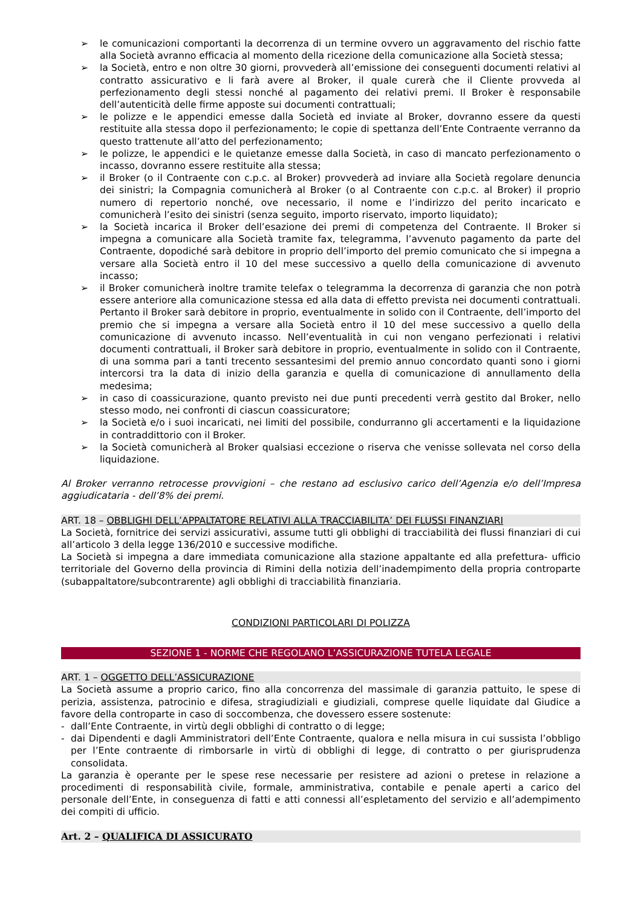➢ le comunicazioni comportanti la decorrenza di un termine ovvero un aggravamento del rischio fatte alla Società avranno efficacia al momento della ricezione della comunicazione alla Società stessa;
➢ la Società, entro e non oltre 30 giorni, provvederà all’emissione dei conseguenti documenti relativi al contratto assicurativo e li farà avere al Broker, il quale curerà che il Cliente provveda al perfezionamento degli stessi nonché al pagamento dei relativi premi. Il Broker è responsabile dell’autenticità delle firme apposte sui documenti contrattuali;
➢ le polizze e le appendici emesse dalla Società ed inviate al Broker, dovranno essere da questi restituite alla stessa dopo il perfezionamento; le copie di spettanza dell’Ente Contraente verranno da questo trattenute all’atto del perfezionamento;
➢ le polizze, le appendici e le quietanze emesse dalla Società, in caso di mancato perfezionamento o incasso, dovranno essere restituite alla stessa;
➢ il Broker (o il Contraente con c.p.c. al Broker) provvederà ad inviare alla Società regolare denuncia dei sinistri; la Compagnia comunicherà al Broker (o al Contraente con c.p.c. al Broker) il proprio numero di repertorio nonché, ove necessario, il nome e l’indirizzo del perito incaricato e comunicherà l’esito dei sinistri (senza seguito, importo riservato, importo liquidato);
➢ la Società incarica il Broker dell’esazione dei premi di competenza del Contraente. Il Broker si impegna a comunicare alla Società tramite fax, telegramma, l’avvenuto pagamento da parte del Contraente, dopodiché sarà debitore in proprio dell’importo del premio comunicato che si impegna a versare alla Società entro il 10 del mese successivo a quello della comunicazione di avvenuto incasso;
➢ il Broker comunicherà inoltre tramite telefax o telegramma la decorrenza di garanzia che non potrà essere anteriore alla comunicazione stessa ed alla data di effetto prevista nei documenti contrattuali. Pertanto il Broker sarà debitore in proprio, eventualmente in solido con il Contraente, dell’importo del premio che si impegna a versare alla Società entro il 10 del mese successivo a quello della comunicazione di avvenuto incasso. Nell’eventualità in cui non vengano perfezionati i relativi documenti contrattuali, il Broker sarà debitore in proprio, eventualmente in solido con il Contraente, di una somma pari a tanti trecento sessantesimi del premio annuo concordato quanti sono i giorni intercorsi tra la data di inizio della garanzia e quella di comunicazione di annullamento della medesima;
➢ in caso di coassicurazione, quanto previsto nei due punti precedenti verrà gestito dal Broker, nello stesso modo, nei confronti di ciascun coassicuratore;
➢ la Società e/o i suoi incaricati, nei limiti del possibile, condurranno gli accertamenti e la liquidazione in contraddittorio con il Broker.
➢ la Società comunicherà al Broker qualsiasi eccezione o riserva che venisse sollevata nel corso della liquidazione.
Al Broker verranno retrocesse provvigioni – che restano ad esclusivo carico dell’Agenzia e/o dell’Impresa aggiudicataria - dell’8% dei premi.
ART. 18 – OBBLIGHI DELL’APPALTATORE RELATIVI ALLA TRACCIABILITA’ DEI FLUSSI FINANZIARI
La Società, fornitrice dei servizi assicurativi, assume tutti gli obblighi di tracciabilità dei flussi finanziari di cui all’articolo 3 della legge 136/2010 e successive modifiche.
La Società si impegna a dare immediata comunicazione alla stazione appaltante ed alla prefettura- ufficio territoriale del Governo della provincia di Rimini della notizia dell’inadempimento della propria controparte (subappaltatore/subcontrarente) agli obblighi di tracciabilità finanziaria.
CONDIZIONI PARTICOLARI DI POLIZZA
SEZIONE 1 - NORME CHE REGOLANO L’ASSICURAZIONE TUTELA LEGALE
ART. 1 – OGGETTO DELL’ASSICURAZIONE
La Società assume a proprio carico, fino alla concorrenza del massimale di garanzia pattuito, le spese di perizia, assistenza, patrocinio e difesa, stragiudiziali e giudiziali, comprese quelle liquidate dal Giudice a favore della controparte in caso di soccombenza, che dovessero essere sostenute:
- dall’Ente Contraente, in virtù degli obblighi di contratto o di legge;
- dai Dipendenti e dagli Amministratori dell’Ente Contraente, qualora e nella misura in cui sussista l’obbligo per l’Ente contraente di rimborsarle in virtù di obblighi di legge, di contratto o per giurisprudenza consolidata.
La garanzia è operante per le spese rese necessarie per resistere ad azioni o pretese in relazione a procedimenti di responsabilità civile, formale, amministrativa, contabile e penale aperti a carico del personale dell’Ente, in conseguenza di fatti e atti connessi all’espletamento del servizio e all’adempimento dei compiti di ufficio.
Art. 2 – QUALIFICA DI ASSICURATO